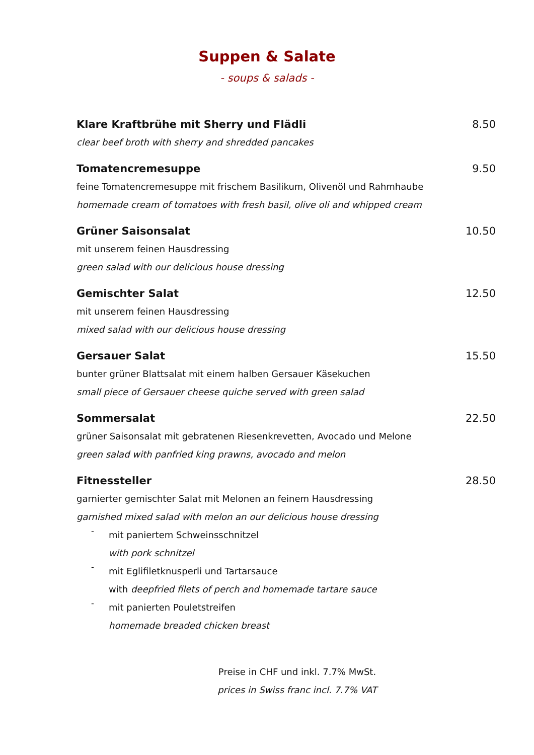Suppen & Salate
- soups & salads -
Klare Kraftbrühe mit Sherry und Flädli 8.50
clear beef broth with sherry and shredded pancakes
Tomatencremesuppe 9.50
feine Tomatencremesuppe mit frischem Basilikum, Olivenöl und Rahmhaube
homemade cream of tomatoes with fresh basil, olive oli and whipped cream
Grüner Saisonsalat 10.50
mit unserem feinen Hausdressing
green salad with our delicious house dressing
Gemischter Salat 12.50
mit unserem feinen Hausdressing
mixed salad with our delicious house dressing
Gersauer Salat 15.50
bunter grüner Blattsalat mit einem halben Gersauer Käsekuchen
small piece of Gersauer cheese quiche served with green salad
Sommersalat 22.50
grüner Saisonsalat mit gebratenen Riesenkrevetten, Avocado und Melone
green salad with panfried king prawns, avocado and melon
Fitnessteller 28.50
garnierter gemischter Salat mit Melonen an feinem Hausdressing
garnished mixed salad with melon an our delicious house dressing
-
mit paniertem Schweinsschnitzel
with pork schnitzel
-
mit Eglifiletknusperli und Tartarsauce
with deepfried filets of perch and homemade tartare sauce
-
mit panierten Pouletstreifen
homemade breaded chicken breast
Preise in CHF und inkl. 7.7% MwSt.
prices in Swiss franc incl. 7.7% VAT